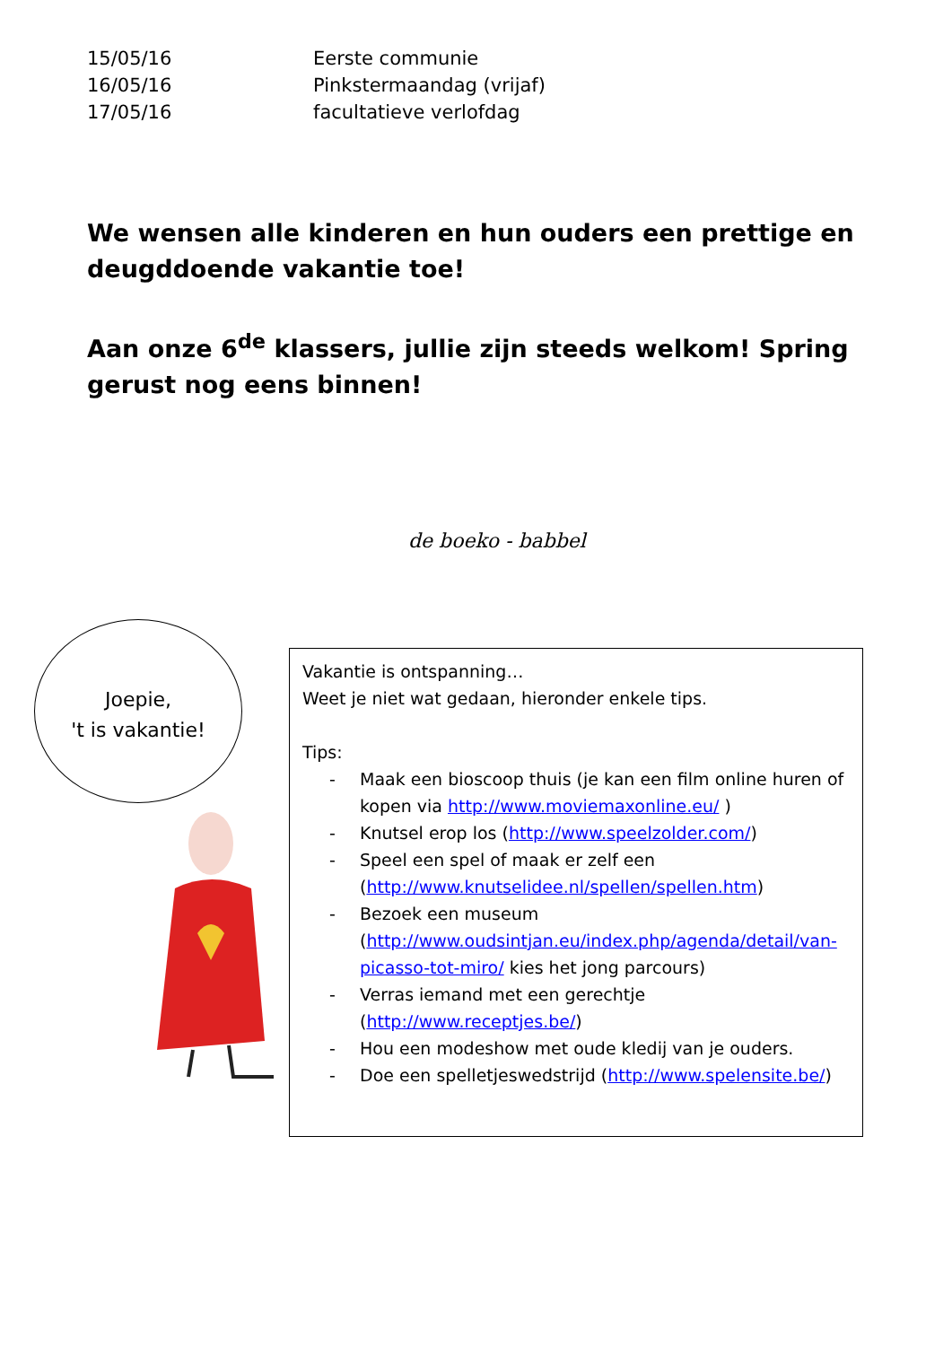| 15/05/16 | Eerste communie |
| 16/05/16 | Pinkstermaandag (vrijaf) |
| 17/05/16 | facultatieve verlofdag |
We wensen alle kinderen en hun ouders een prettige en deugddoende vakantie toe!
Aan onze 6<sup>de</sup> klassers, jullie zijn steeds welkom! Spring gerust nog eens binnen!
de boeko - babbel
Joepie,
't is vakantie!
Vakantie is ontspanning…
Weet je niet wat gedaan, hieronder enkele tips.
Tips:
- Maak een bioscoop thuis (je kan een film online huren of kopen via http://www.moviemaxonline.eu/ )
- Knutsel erop los (http://www.speelzolder.com/)
- Speel een spel of maak er zelf een (http://www.knutselidee.nl/spellen/spellen.htm)
- Bezoek een museum (http://www.oudsintjan.eu/index.php/agenda/detail/van-picasso-tot-miro/ kies het jong parcours)
- Verras iemand met een gerechtje (http://www.receptjes.be/)
- Hou een modeshow met oude kledij van je ouders.
- Doe een spelletjeswedstrijd (http://www.spelensite.be/)